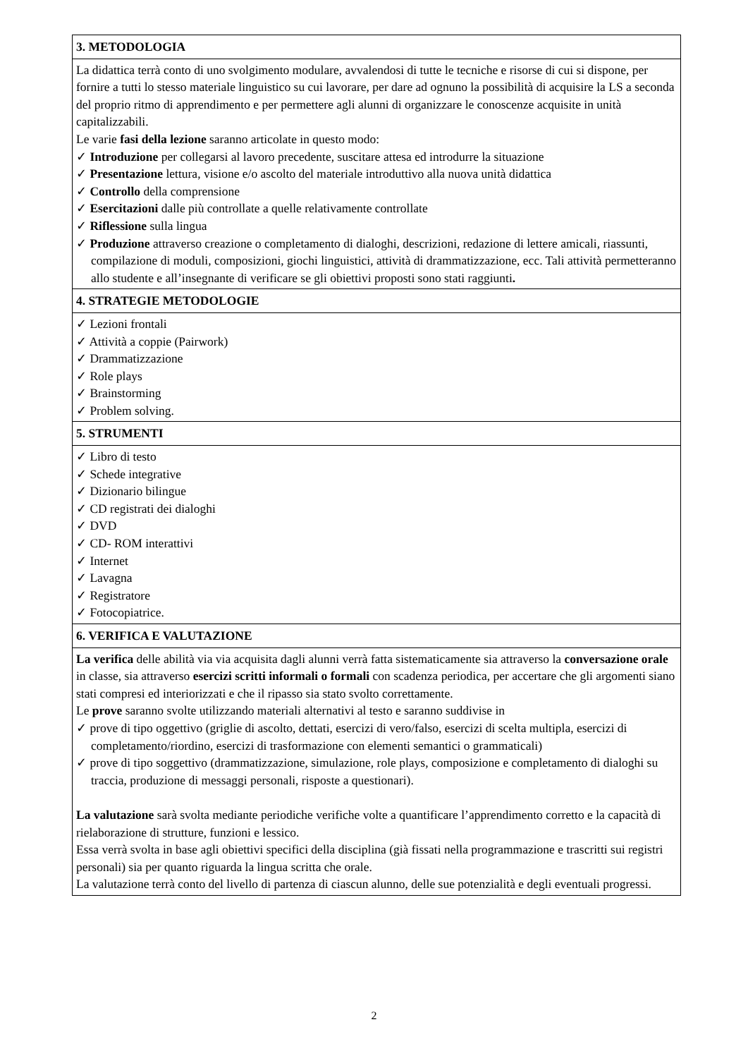3. METODOLOGIA
La didattica terrà conto di uno svolgimento modulare, avvalendosi di tutte le tecniche e risorse di cui si dispone, per fornire a tutti lo stesso materiale linguistico su cui lavorare, per dare ad ognuno la possibilità di acquisire la LS a seconda del proprio ritmo di apprendimento e per permettere agli alunni di organizzare le conoscenze acquisite in unità capitalizzabili.
Le varie fasi della lezione saranno articolate in questo modo:
✓ Introduzione per collegarsi al lavoro precedente, suscitare attesa ed introdurre la situazione
✓ Presentazione lettura, visione e/o ascolto del materiale introduttivo alla nuova unità didattica
✓ Controllo della comprensione
✓ Esercitazioni dalle più controllate a quelle relativamente controllate
✓ Riflessione sulla lingua
✓ Produzione attraverso creazione o completamento di dialoghi, descrizioni, redazione di lettere amicali, riassunti, compilazione di moduli, composizioni, giochi linguistici, attività di drammatizzazione, ecc. Tali attività permetteranno allo studente e all’insegnante di verificare se gli obiettivi proposti sono stati raggiunti.
4. STRATEGIE METODOLOGIE
✓ Lezioni frontali
✓ Attività a coppie (Pairwork)
✓ Drammatizzazione
✓ Role plays
✓ Brainstorming
✓ Problem solving.
5. STRUMENTI
✓ Libro di testo
✓ Schede integrative
✓ Dizionario bilingue
✓ CD registrati dei dialoghi
✓ DVD
✓ CD- ROM interattivi
✓ Internet
✓ Lavagna
✓ Registratore
✓ Fotocopiatrice.
6. VERIFICA E VALUTAZIONE
La verifica delle abilità via via acquisita dagli alunni verrà fatta sistematicamente sia attraverso la conversazione orale in classe, sia attraverso esercizi scritti informali o formali con scadenza periodica, per accertare che gli argomenti siano stati compresi ed interiorizzati e che il ripasso sia stato svolto correttamente.
Le prove saranno svolte utilizzando materiali alternativi al testo e saranno suddivise in
✓ prove di tipo oggettivo (griglie di ascolto, dettati, esercizi di vero/falso, esercizi di scelta multipla, esercizi di completamento/riordino, esercizi di trasformazione con elementi semantici o grammaticali)
✓ prove di tipo soggettivo (drammatizzazione, simulazione, role plays, composizione e completamento di dialoghi su traccia, produzione di messaggi personali, risposte a questionari).
La valutazione sarà svolta mediante periodiche verifiche volte a quantificare l’apprendimento corretto e la capacità di rielaborazione di strutture, funzioni e lessico.
Essa verrà svolta in base agli obiettivi specifici della disciplina (già fissati nella programmazione e trascritti sui registri personali) sia per quanto riguarda la lingua scritta che orale.
La valutazione terrà conto del livello di partenza di ciascun alunno, delle sue potenzialità e degli eventuali progressi.
2